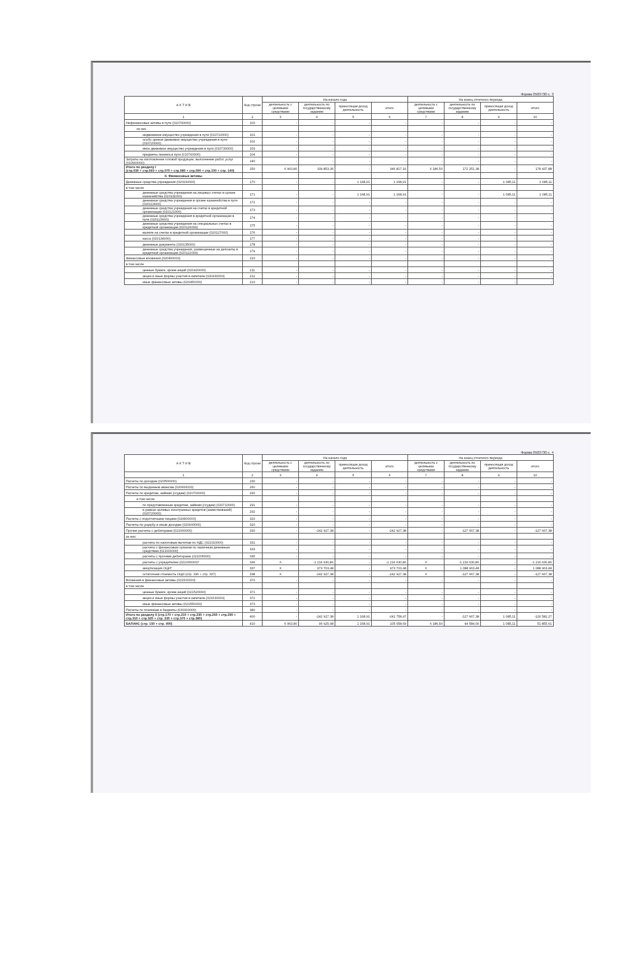Форма 0503730 с. 3
| А К Т И В | Код строки | На начало года | | | | На конец отчетного периода | | | |
| --- | --- | --- | --- | --- | --- | --- | --- | --- | --- |
| | | деятельность с целевыми средствами | деятельность по государственному заданию | приносящая доход деятельность | итого | деятельность с целевыми средствами | деятельность по государственному заданию | приносящая доход деятельность | итого |
| 1 | 2 | 3 | 4 | 5 | 6 | 7 | 8 | 9 | 10 |
| Нефинансовые активы в пути (010700000) | 100 | - | - | - | - | - | - | - | - |
| из них | | | | | | | | | |
| недвижимое имущество учреждения в пути (010710000) | 101 | - | - | - | - | - | - | - | - |
| особо ценное движимое имущество учреждения в пути (010720000) | 102 | - | - | - | - | - | - | - | - |
| иное движимое имущество учреждения в пути (010730000) | 103 | - | - | - | - | - | - | - | - |
| предметы лизинга в пути (010740000) | 104 | - | - | - | - | - | - | - | - |
| Затраты на изготовление готовой продукции, выполнение работ, услуг (010900000) | 140 | - | - | - | - | - | - | - | - |
| Итого по разделу I (стр.030 + стр.060 + стр.070 + стр.080 + стр.090 + стр.100 + стр. 140) | 150 | 6 963,80 | 339 853,36 | - | 346 817,16 | 6 186,50 | 172 251,38 | - | 178 437,88 |
| II. Финансовые активы | | | | | | | | | |
| Денежные средства учреждения (020100000) | 170 | - | - | 1 168,91 | 1 168,91 | - | - | 1 085,11 | 1 085,11 |
| в том числе | | | | | | | | | |
| денежные средства учреждения на лицевых счетах в органе казначейства (020111000) | 171 | - | - | 1 168,91 | 1 168,91 | - | - | 1 085,11 | 1 085,11 |
| денежные средства учреждения в органе казначейства в пути (020113000) | 172 | - | - | - | - | - | - | - | - |
| денежные средства учреждения на счетах в кредитной организации (020121000) | 173 | - | - | - | - | - | - | - | - |
| денежные средства учреждения в кредитной организации в пути (020123000) | 174 | - | - | - | - | - | - | - | - |
| денежные средства учреждения на специальных счетах в кредитной организации (020126000) | 175 | - | - | - | - | - | - | - | - |
| валюте на счетах в кредитной организации (020127000) | 176 | - | - | - | - | - | - | - | - |
| касса (020134000) | 177 | - | - | - | - | - | - | - | - |
| денежные документы (020135000) | 178 | - | - | - | - | - | - | - | - |
| денежные средства учреждения, размещенные на депозиты в кредитной организации (020122000) | 179 | - | - | - | - | - | - | - | - |
| Финансовые вложения (020400000) | 210 | - | - | - | - | - | - | - | - |
| в том числе | | | | | | | | | |
| ценные бумаги, кроме акций (020420000) | 211 | - | - | - | - | - | - | - | - |
| акции и иные формы участия в капитале (020430000) | 212 | - | - | - | - | - | - | - | - |
| иные финансовые активы (020450000) | 213 | - | - | - | - | - | - | - | - |
Форма 0503730 с. 4
| А К Т И В | Код строки | На начало года | | | | На конец отчетного периода | | | |
| --- | --- | --- | --- | --- | --- | --- | --- | --- | --- |
| | | деятельность с целевыми средствами | деятельность по государственному заданию | приносящая доход деятельность | итого | деятельность с целевыми средствами | деятельность по государственному заданию | приносящая доход деятельность | итого |
| 1 | 2 | 3 | 4 | 5 | 6 | 7 | 8 | 9 | 10 |
| Расчеты по доходам (020500000) | 230 | - | - | - | - | - | - | - | - |
| Расчеты по выданным авансам (020600000) | 260 | - | - | - | - | - | - | - | - |
| Расчеты по кредитам, займам (ссудам) (020700000) | 290 | - | - | - | - | - | - | - | - |
| в том числе | | | | | | | | | |
| по представленным кредитам, займам (ссудам) (020710000) | 291 | - | - | - | - | - | - | - | - |
| в рамках целевых иностранных кредитов (заимствований) (020720000) | 292 | - | - | - | - | - | - | - | - |
| Расчеты с подотчетными лицами (020800000) | 310 | - | - | - | - | - | - | - | - |
| Расчеты по ущербу и иным доходам (020900000) | 320 | - | - | - | - | - | - | - | - |
| Прочие расчеты с дебиторами (021000000) | 330 | - | -242 927,38 | - | -242 927,38 | - | -127 667,38 | - | -127 667,38 |
| из них: | | | | | | | | | |
| расчеты по налоговым вычетам по НДС (021010000) | 331 | - | - | - | - | - | - | - | - |
| расчеты с финансовым органом по наличным денежным средствам (021003000) | 333 | - | - | - | - | - | - | - | - |
| расчеты с прочими дебиторами (021005000) | 335 | - | - | - | - | - | - | - | - |
| расчеты с учредителем (021006000)* | 336 | X | -1 216 630,86 | - | -1 216 630,86 | X | -1 216 630,86 | - | -1 216 630,86 |
| амортизация ОЦИ* | 337 | X | 973 703,48 | - | 973 703,48 | X | 1 088 963,48 | - | 1 088 963,48 |
| остаточная стоимость ОЦИ (стр. 336 + стр. 337) | 338 | X | -242 927,38 | - | -242 927,38 | X | -127 667,38 | - | -127 667,38 |
| Вложения в финансовые активы (021500000) | 370 | - | - | - | - | - | - | - | - |
| в том числе | | | | | | | | | |
| ценные бумаги, кроме акций (021520000) | 371 | - | - | - | - | - | - | - | - |
| акции и иные формы участия в капитале (021530000) | 372 | - | - | - | - | - | - | - | - |
| иные финансовые активы (021550000) | 373 | - | - | - | - | - | - | - | - |
| Расчеты по платежам в бюджеты (030300000) | 380 | - | - | - | - | - | - | - | - |
| Итого по разделу II (стр.170 + стр.210 + стр.230 + стр.260 + стр.290 + стр.310 + стр.320 + стр. 330 + стр.370 + стр.380) | 400 | - | -242 927,38 | 1 168,91 | -241 758,47 | - | -127 667,38 | 1 085,11 | -126 582,27 |
| БАЛАНС (стр. 150 + стр. 400) | 410 | 6 963,80 | 96 925,98 | 1 168,91 | 105 058,69 | 6 186,50 | 44 584,00 | 1 085,11 | 51 855,61 |